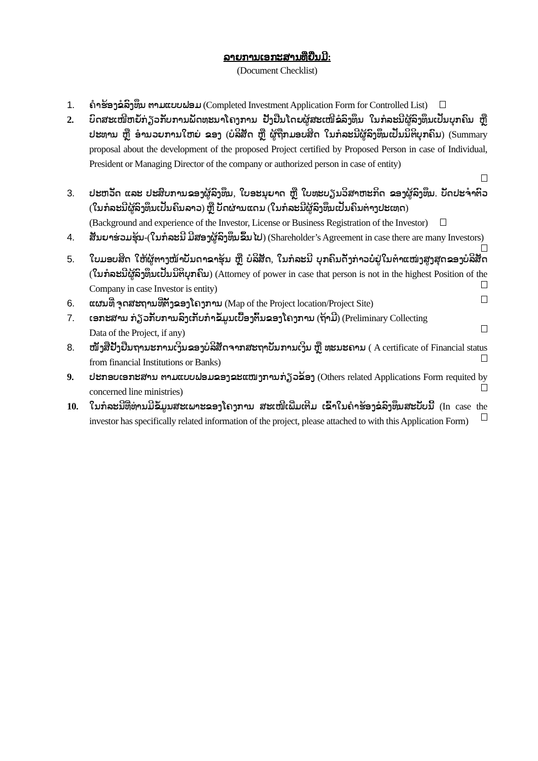ລາຍການເອກະສານທີ່ຍື່ນມີ:
(Document Checklist)
1. ຄຳຮ້ອງຂໍລົງທຶນ ຕາມແບບຟອມ (Completed Investment Application Form for Controlled List)
2. ບົດສະເໜີຫຍໍ້ກ່ຽວກັບການພັດທະນາໂຄງການ ຢັ້ງຢືນໂດຍຜູ້ສະເໜີຂໍລົງທຶນ ໃນກໍລະນີຜູ້ລົງທຶນເປັນບຸກຄົນ ຫຼື ປະທານ ຫຼື ອຳນວຍການໃຫຍ່ ຂອງ (ບໍລິສັດ ຫຼື ຜູ້ຖືກມອບສິດ ໃນກໍລະນີຜູ້ລົງທຶນເປັນນິຕິບຸກຄົນ) (Summary proposal about the development of the proposed Project certified by Proposed Person in case of Individual, President or Managing Director of the company or authorized person in case of entity)
3. ປະຫວັດ ແລະ ປະສົບການຂອງຜູ້ລົງທຶນ, ໃບອະນຸຍາດ ຫຼື ໃບທະບຽນວິສາຫະກິດ ຂອງຜູ້ລົງທຶນ. ບັດປະຈຳຕົວ (ໃນກໍລະນີຜູ້ລົງທຶນເປັນຄົນລາວ) ຫຼື ບັດຜ່ານແດນ (ໃນກໍລະນີຜູ້ລົງທຶນເປັນຄົນຕ່າງປະເທດ)
(Background and experience of the Investor, License or Business Registration of the Investor)
4. ສັນຍາຮ່ວມຮຸ້ນ-(ໃນກໍລະນີ ມີສອງຜູ້ລົງທຶນຂຶ້ນໄປ) (Shareholder’s Agreement in case there are many Investors)
5. ໃບມອບສິດ ໃຫ້ຜູ້ຕາງໜ້າບັນດາຂາຮຸ້ນ ຫຼື ບໍລິສັດ, ໃນກໍລະນີ ບຸກຄົນດັ່ງກ່າວບໍ່ຢູ່ໃນຕຳແໜ່ງສູງສຸດຂອງບໍລິສັດ (ໃນກໍລະນີຜູ້ລົງທຶນເປັນນິຕິບຸກຄົນ) (Attorney of power in case that person is not in the highest Position of the Company in case Investor is entity)
6. ແຜນທີ່ ຈຸດສະຖານທີ່ຕັ້ງຂອງໂຄງການ (Map of the Project location/Project Site)
7. ເອກະສານ ກ່ຽວກັບການລົງເກັບກຳຂໍ້ມູນເບື້ອງຕົ້ນຂອງໂຄງການ (ຖ້າມີ) (Preliminary Collecting
Data of the Project, if any)
8. ໜັງສືຢັ້ງຢືນຖານະການເງິນຂອງບໍລິສັດຈາກສະຖາບັນການເງິນ ຫຼື ທະນະຄານ ( A certificate of Financial status from financial Institutions or Banks)
9. ປະກອບເອກະສານ ຕາມແບບຟອມຂອງຂະແໜງການກ່ຽວຂ້ອງ (Others related Applications Form requited by concerned line ministries)
10. ໃນກໍລະນີທີ່ທ່ານມີຂໍ້ມູນສະເພາະຂອງໂຄງການ ສະເໜີເພີ່ມເຕີມ ເຂົ້າໃນຄຳຮ້ອງຂໍລົງທຶນສະບັບນີ້ (In case the investor has specifically related information of the project, please attached to with this Application Form)